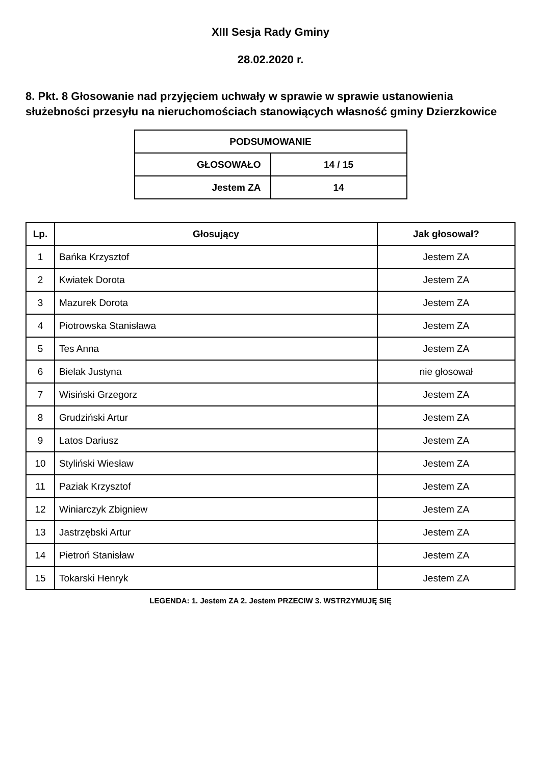XIII Sesja Rady Gminy
28.02.2020 r.
8. Pkt. 8 Głosowanie nad przyjęciem uchwały w sprawie w sprawie ustanowienia służebności przesyłu na nieruchomościach stanowiących własność gminy Dzierzkowice
| PODSUMOWANIE | |
| --- | --- |
| GŁOSOWAŁO | 14 / 15 |
| Jestem ZA | 14 |
| Lp. | Głosujący | Jak głosował? |
| --- | --- | --- |
| 1 | Bańka Krzysztof | Jestem ZA |
| 2 | Kwiatek Dorota | Jestem ZA |
| 3 | Mazurek Dorota | Jestem ZA |
| 4 | Piotrowska Stanisława | Jestem ZA |
| 5 | Tes Anna | Jestem ZA |
| 6 | Bielak Justyna | nie głosował |
| 7 | Wisiński Grzegorz | Jestem ZA |
| 8 | Grudziński Artur | Jestem ZA |
| 9 | Latos Dariusz | Jestem ZA |
| 10 | Styliński Wiesław | Jestem ZA |
| 11 | Paziak Krzysztof | Jestem ZA |
| 12 | Winiarczyk Zbigniew | Jestem ZA |
| 13 | Jastrzębski Artur | Jestem ZA |
| 14 | Pietroń Stanisław | Jestem ZA |
| 15 | Tokarski Henryk | Jestem ZA |
LEGENDA: 1. Jestem ZA 2. Jestem PRZECIW 3. WSTRZYMUJĘ SIĘ